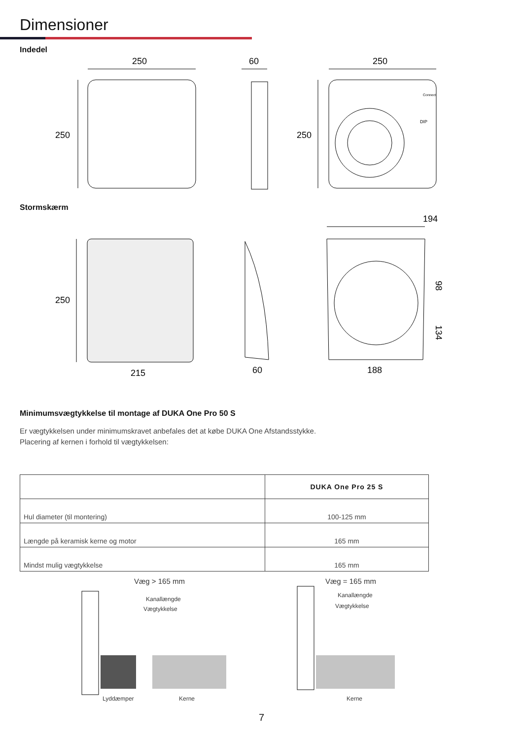Dimensioner
Indedel
250
250
60
250
250
Connect
DIP
Stormskærm
194
250
98
134
215
60
188
Minimumsvægtykkelse til montage af DUKA One Pro 50 S
Er vægtykkelsen under minimumskravet anbefales det at købe DUKA One Afstandsstykke.
Placering af kernen i forhold til vægtykkelsen:
| | DUKA One Pro 25 S |
| --- | --- |
| Hul diameter (til montering) | 100-125 mm |
| Længde på keramisk kerne og motor | 165 mm |
| Mindst mulig vægtykkelse | 165 mm |
Væg > 165 mm
Kanallængde
Vægtykkelse
Lyddæmper
Kerne
Væg = 165 mm
Kanallængde
Vægtykkelse
Kerne
7